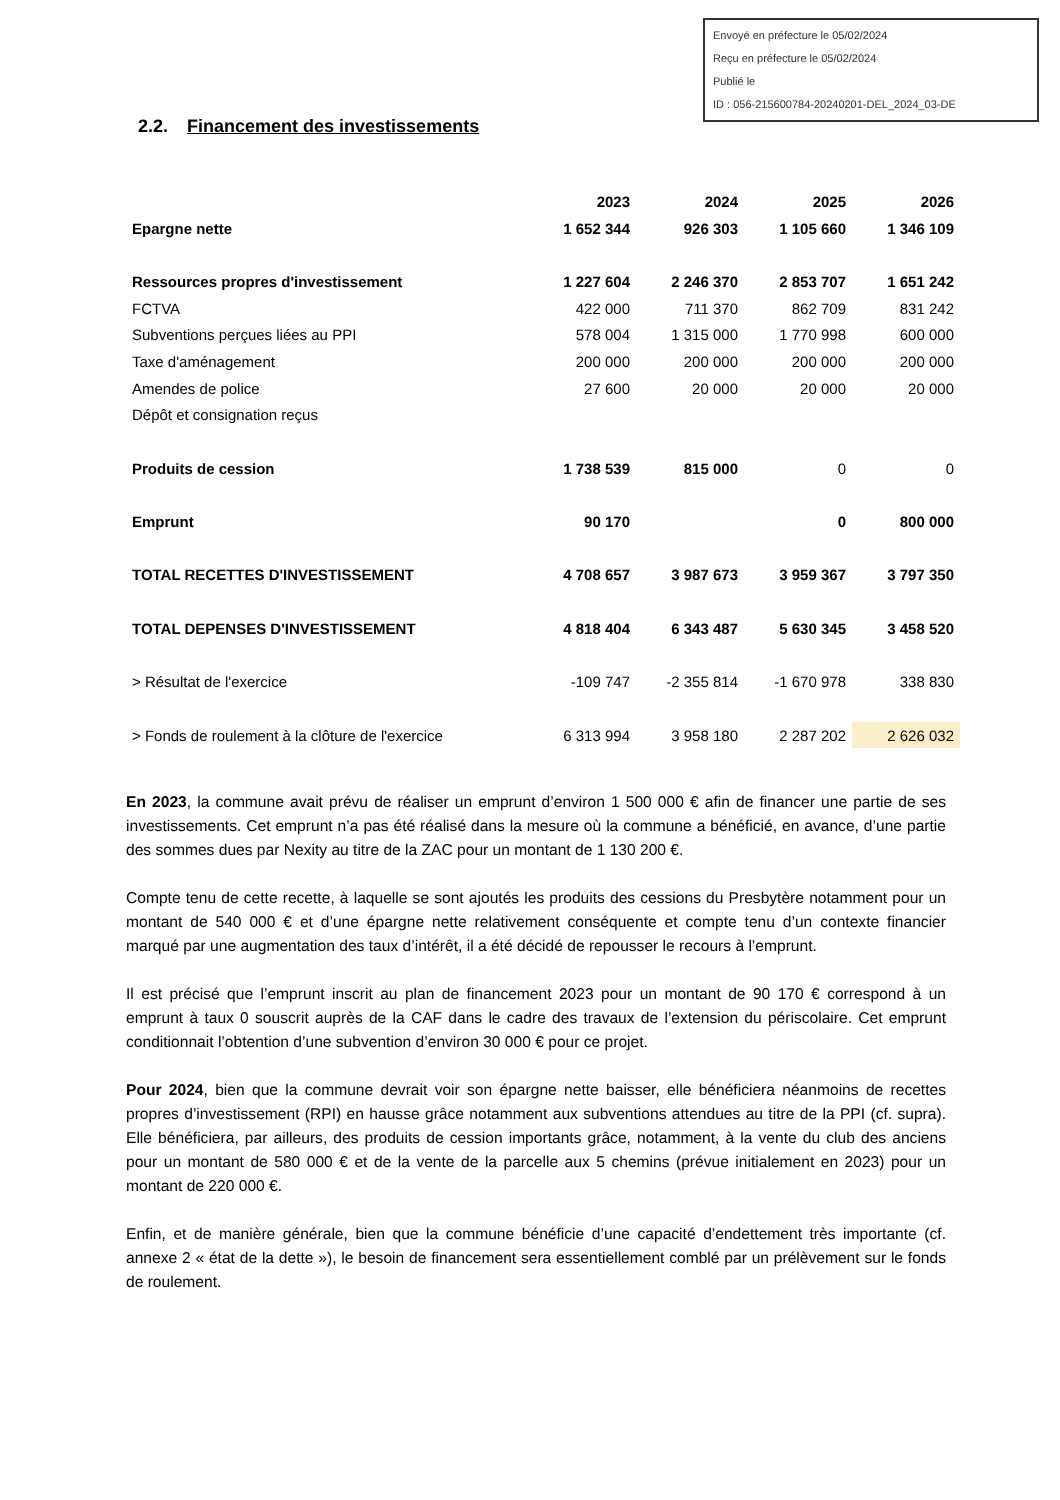Envoyé en préfecture le 05/02/2024
Reçu en préfecture le 05/02/2024
Publié le
ID : 056-215600784-20240201-DEL_2024_03-DE
2.2. Financement des investissements
| | 2023 | 2024 | 2025 | 2026 |
| --- | --- | --- | --- | --- |
| Epargne nette | 1 652 344 | 926 303 | 1 105 660 | 1 346 109 |
| Ressources propres d'investissement | 1 227 604 | 2 246 370 | 2 853 707 | 1 651 242 |
| FCTVA | 422 000 | 711 370 | 862 709 | 831 242 |
| Subventions perçues liées au PPI | 578 004 | 1 315 000 | 1 770 998 | 600 000 |
| Taxe d'aménagement | 200 000 | 200 000 | 200 000 | 200 000 |
| Amendes de police | 27 600 | 20 000 | 20 000 | 20 000 |
| Dépôt et consignation reçus | | | | |
| Produits de cession | 1 738 539 | 815 000 | 0 | 0 |
| Emprunt | 90 170 | | 0 | 800 000 |
| TOTAL RECETTES D'INVESTISSEMENT | 4 708 657 | 3 987 673 | 3 959 367 | 3 797 350 |
| TOTAL DEPENSES D'INVESTISSEMENT | 4 818 404 | 6 343 487 | 5 630 345 | 3 458 520 |
| > Résultat de l'exercice | -109 747 | -2 355 814 | -1 670 978 | 338 830 |
| > Fonds de roulement à la clôture de l'exercice | 6 313 994 | 3 958 180 | 2 287 202 | 2 626 032 |
En 2023, la commune avait prévu de réaliser un emprunt d’environ 1 500 000 € afin de financer une partie de ses investissements. Cet emprunt n’a pas été réalisé dans la mesure où la commune a bénéficié, en avance, d’une partie des sommes dues par Nexity au titre de la ZAC pour un montant de 1 130 200 €.
Compte tenu de cette recette, à laquelle se sont ajoutés les produits des cessions du Presbytère notamment pour un montant de 540 000 € et d’une épargne nette relativement conséquente et compte tenu d’un contexte financier marqué par une augmentation des taux d’intérêt, il a été décidé de repousser le recours à l’emprunt.
Il est précisé que l’emprunt inscrit au plan de financement 2023 pour un montant de 90 170 € correspond à un emprunt à taux 0 souscrit auprès de la CAF dans le cadre des travaux de l’extension du périscolaire. Cet emprunt conditionnait l’obtention d’une subvention d’environ 30 000 € pour ce projet.
Pour 2024, bien que la commune devrait voir son épargne nette baisser, elle bénéficiera néanmoins de recettes propres d’investissement (RPI) en hausse grâce notamment aux subventions attendues au titre de la PPI (cf. supra). Elle bénéficiera, par ailleurs, des produits de cession importants grâce, notamment, à la vente du club des anciens pour un montant de 580 000 € et de la vente de la parcelle aux 5 chemins (prévue initialement en 2023) pour un montant de 220 000 €.
Enfin, et de manière générale, bien que la commune bénéficie d’une capacité d’endettement très importante (cf. annexe 2 « état de la dette »), le besoin de financement sera essentiellement comblé par un prélèvement sur le fonds de roulement.